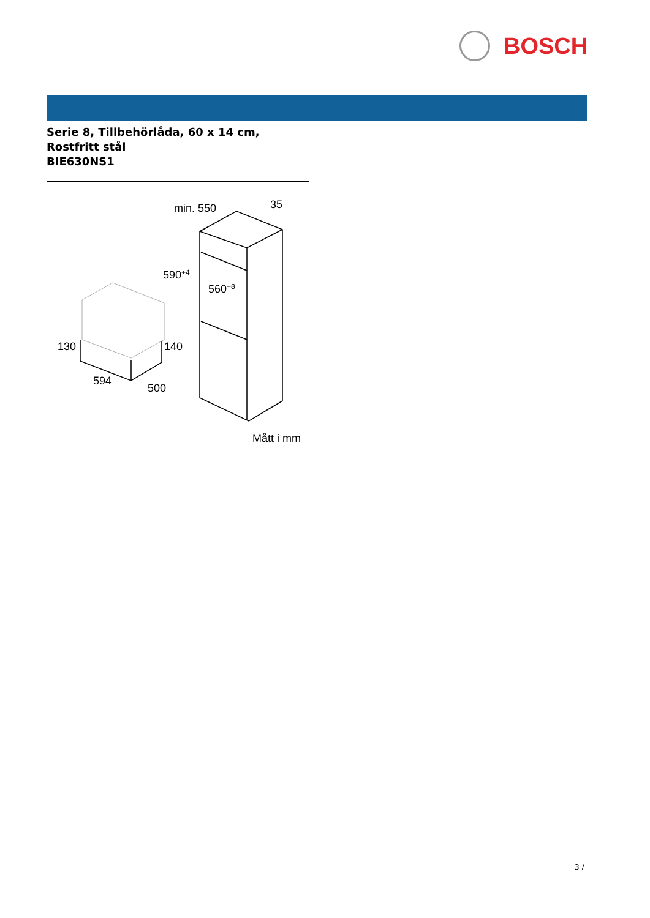BOSCH
Serie 8, Tillbehörlåda, 60 x 14 cm,
Rostfritt stål
BIE630NS1
min. 550
35
590+4
560+8
130
140
594
500
Mått i mm
3 /